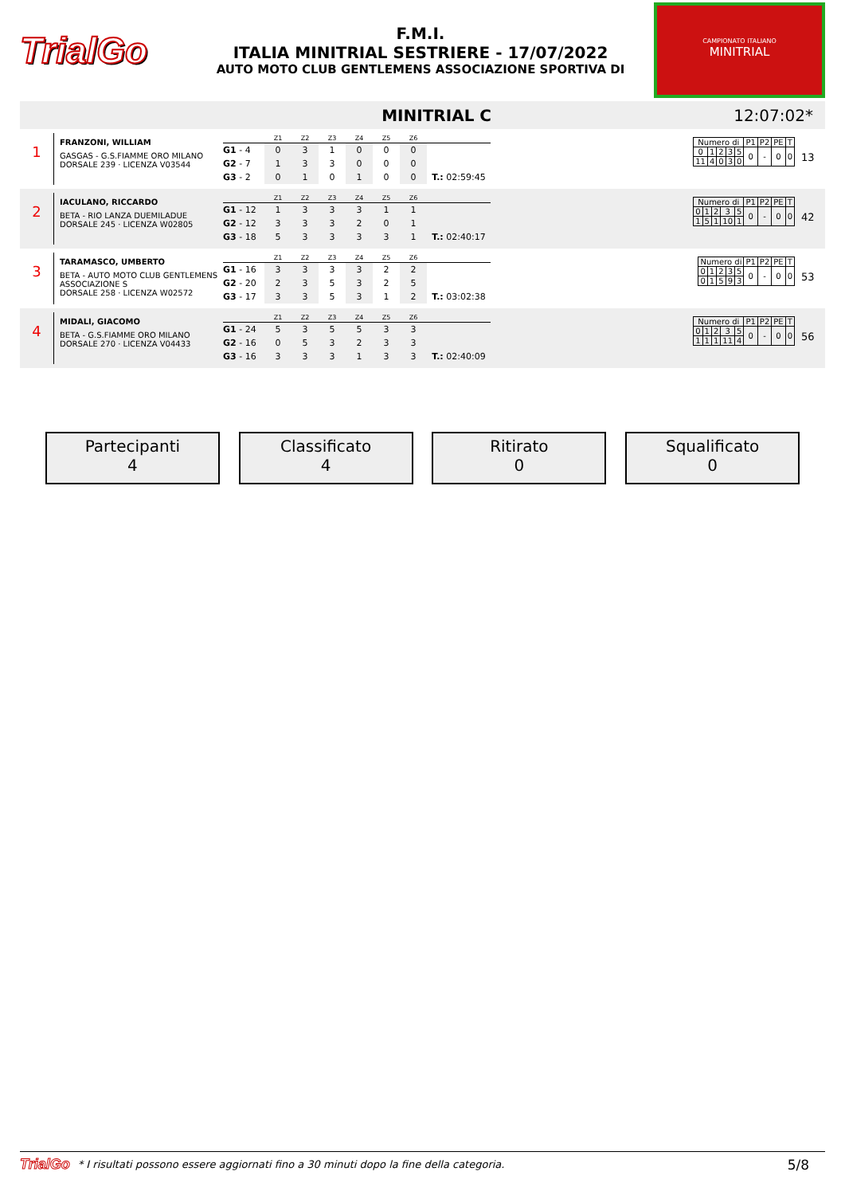TrialGo
F.M.I.
ITALIA MINITRIAL SESTRIERE - 17/07/2022
AUTO MOTO CLUB GENTLEMENS ASSOCIAZIONE SPORTIVA DI
CAMPIONATO ITALIANO
MINITRIAL
MINITRIAL C 12:07:02*
1
FRANZONI, WILLIAM
GASGAS - G.S.FIAMME ORO MILANO
DORSALE 239 · LICENZA V03544
| | Z1 | Z2 | Z3 | Z4 | Z5 | Z6 | |
| --- | --- | --- | --- | --- | --- | --- | --- |
| G1 - 4 | 0 | 3 | 1 | 0 | 0 | 0 | |
| G2 - 7 | 1 | 3 | 3 | 0 | 0 | 0 | |
| G3 - 2 | 0 | 1 | 0 | 1 | 0 | 0 | T.: 02:59:45 |
| Numero di | | | | | P1 | P2 | PE | T |
| 0 | 1 | 2 | 3 | 5 | 0 | - | 0 | 0 |
| 11 | 4 | 0 | 3 | 0 | | | | |
13
2
IACULANO, RICCARDO
BETA - RIO LANZA DUEMILADUE
DORSALE 245 · LICENZA W02805
| | Z1 | Z2 | Z3 | Z4 | Z5 | Z6 | |
| --- | --- | --- | --- | --- | --- | --- | --- |
| G1 - 12 | 1 | 3 | 3 | 3 | 1 | 1 | |
| G2 - 12 | 3 | 3 | 3 | 2 | 0 | 1 | |
| G3 - 18 | 5 | 3 | 3 | 3 | 3 | 1 | T.: 02:40:17 |
| Numero di | | | | | P1 | P2 | PE | T |
| 0 | 1 | 2 | 3 | 5 | 0 | - | 0 | 0 |
| 1 | 5 | 1 | 10 | 1 | | | | |
42
3
TARAMASCO, UMBERTO
BETA - AUTO MOTO CLUB GENTLEMENS ASSOCIAZIONE S
DORSALE 258 · LICENZA W02572
| | Z1 | Z2 | Z3 | Z4 | Z5 | Z6 | |
| --- | --- | --- | --- | --- | --- | --- | --- |
| G1 - 16 | 3 | 3 | 3 | 3 | 2 | 2 | |
| G2 - 20 | 2 | 3 | 5 | 3 | 2 | 5 | |
| G3 - 17 | 3 | 3 | 5 | 3 | 1 | 2 | T.: 03:02:38 |
| Numero di | | | | | P1 | P2 | PE | T |
| 0 | 1 | 2 | 3 | 5 | 0 | - | 0 | 0 |
| 0 | 1 | 5 | 9 | 3 | | | | |
53
4
MIDALI, GIACOMO
BETA - G.S.FIAMME ORO MILANO
DORSALE 270 · LICENZA V04433
| | Z1 | Z2 | Z3 | Z4 | Z5 | Z6 | |
| --- | --- | --- | --- | --- | --- | --- | --- |
| G1 - 24 | 5 | 3 | 5 | 5 | 3 | 3 | |
| G2 - 16 | 0 | 5 | 3 | 2 | 3 | 3 | |
| G3 - 16 | 3 | 3 | 3 | 1 | 3 | 3 | T.: 02:40:09 |
| Numero di | | | | | P1 | P2 | PE | T |
| 0 | 1 | 2 | 3 | 5 | 0 | - | 0 | 0 |
| 1 | 1 | 1 | 11 | 4 | | | | |
56
Partecipanti
4
Classificato
4
Ritirato
0
Squalificato
0
TrialGo * I risultati possono essere aggiornati fino a 30 minuti dopo la fine della categoria. 5/8